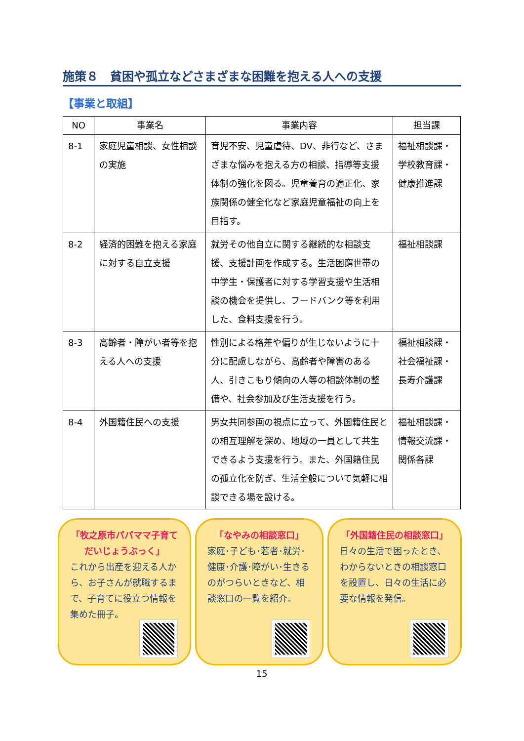施策８　貧困や孤立などさまざまな困難を抱える人への支援
【事業と取組】
| NO | 事業名 | 事業内容 | 担当課 |
| --- | --- | --- | --- |
| 8-1 | 家庭児童相談、女性相談の実施 | 育児不安、児童虐待、DV、非行など、さまざまな悩みを抱える方の相談、指導等支援体制の強化を図る。児童養育の適正化、家族関係の健全化など家庭児童福祉の向上を目指す。 | 福祉相談課・ 学校教育課・ 健康推進課 |
| 8-2 | 経済的困難を抱える家庭に対する自立支援 | 就労その他自立に関する継続的な相談支援、支援計画を作成する。生活困窮世帯の中学生・保護者に対する学習支援や生活相談の機会を提供し、フードバンク等を利用した、食料支援を行う。 | 福祉相談課 |
| 8-3 | 高齢者・障がい者等を抱える人への支援 | 性別による格差や偏りが生じないように十分に配慮しながら、高齢者や障害のある人、引きこもり傾向の人等の相談体制の整備や、社会参加及び生活支援を行う。 | 福祉相談課・ 社会福祉課・ 長寿介護課 |
| 8-4 | 外国籍住民への支援 | 男女共同参画の視点に立って、外国籍住民との相互理解を深め、地域の一員として共生できるよう支援を行う。また、外国籍住民の孤立化を防ぎ、生活全般について気軽に相談できる場を設ける。 | 福祉相談課・ 情報交流課・ 関係各課 |
「牧之原市パパママ子育て
だいじょうぶっく」
これから出産を迎える人から、お子さんが就職するまで、子育てに役立つ情報を集めた冊子。
「なやみの相談窓口」
家庭･子ども･若者･就労･健康･介護･障がい･生きるのがつらいときなど、相談窓口の一覧を紹介。
「外国籍住民の相談窓口」
日々の生活で困ったとき、わからないときの相談窓口を設置し、日々の生活に必要な情報を発信。
15